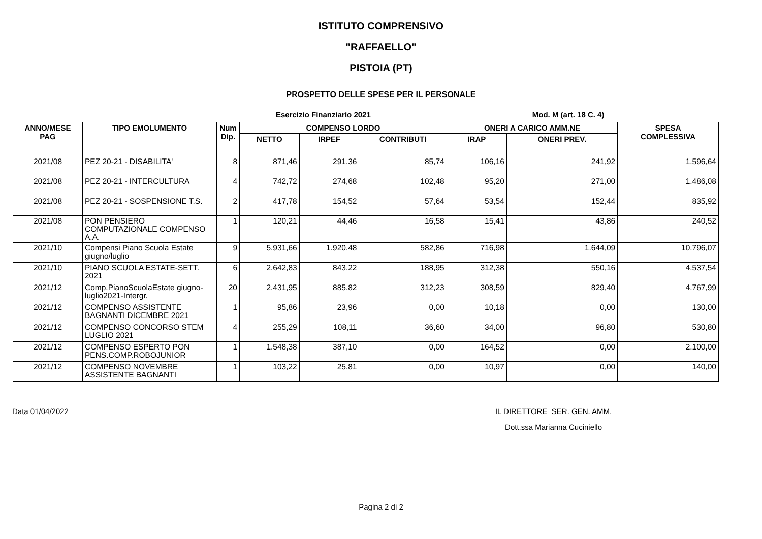ISTITUTO COMPRENSIVO
"RAFFAELLO"
PISTOIA (PT)
PROSPETTO DELLE SPESE PER IL PERSONALE
Esercizio Finanziario 2021 Mod. M (art. 18 C. 4)
| ANNO/MESE PAG | TIPO EMOLUMENTO | Num Dip. | COMPENSO LORDO | | | ONERI A CARICO AMM.NE | | SPESA COMPLESSIVA |
| --- | --- | --- | --- | --- | --- | --- | --- | --- |
| | | | NETTO | IRPEF | CONTRIBUTI | IRAP | ONERI PREV. | |
| 2021/08 | PEZ 20-21 - DISABILITA' | 8 | 871,46 | 291,36 | 85,74 | 106,16 | 241,92 | 1.596,64 |
| 2021/08 | PEZ 20-21 - INTERCULTURA | 4 | 742,72 | 274,68 | 102,48 | 95,20 | 271,00 | 1.486,08 |
| 2021/08 | PEZ 20-21 - SOSPENSIONE T.S. | 2 | 417,78 | 154,52 | 57,64 | 53,54 | 152,44 | 835,92 |
| 2021/08 | PON PENSIERO COMPUTAZIONALE COMPENSO A.A. | 1 | 120,21 | 44,46 | 16,58 | 15,41 | 43,86 | 240,52 |
| 2021/10 | Compensi Piano Scuola Estate giugno/luglio | 9 | 5.931,66 | 1.920,48 | 582,86 | 716,98 | 1.644,09 | 10.796,07 |
| 2021/10 | PIANO SCUOLA ESTATE-SETT. 2021 | 6 | 2.642,83 | 843,22 | 188,95 | 312,38 | 550,16 | 4.537,54 |
| 2021/12 | Comp.PianoScuolaEstate giugno-luglio2021-Intergr. | 20 | 2.431,95 | 885,82 | 312,23 | 308,59 | 829,40 | 4.767,99 |
| 2021/12 | COMPENSO ASSISTENTE BAGNANTI DICEMBRE 2021 | 1 | 95,86 | 23,96 | 0,00 | 10,18 | 0,00 | 130,00 |
| 2021/12 | COMPENSO CONCORSO STEM LUGLIO 2021 | 4 | 255,29 | 108,11 | 36,60 | 34,00 | 96,80 | 530,80 |
| 2021/12 | COMPENSO ESPERTO PON PENS.COMP.ROBOJUNIOR | 1 | 1.548,38 | 387,10 | 0,00 | 164,52 | 0,00 | 2.100,00 |
| 2021/12 | COMPENSO NOVEMBRE ASSISTENTE BAGNANTI | 1 | 103,22 | 25,81 | 0,00 | 10,97 | 0,00 | 140,00 |
Data 01/04/2022 IL DIRETTORE SER. GEN. AMM.
Dott.ssa Marianna Cuciniello
Pagina 2 di 2